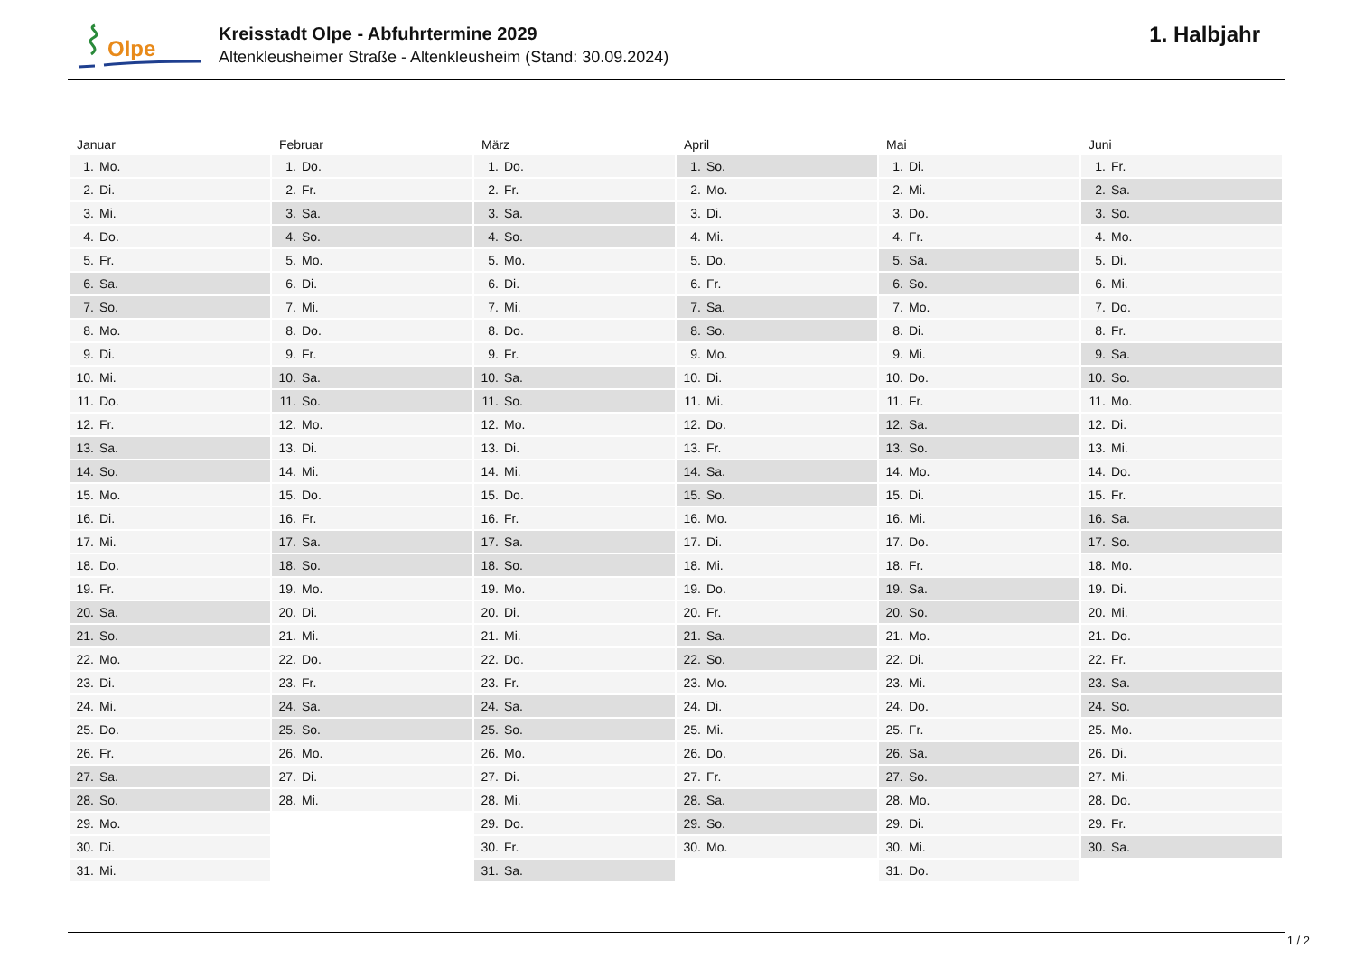Olpe
Kreisstadt Olpe - Abfuhrtermine 2029
Altenkleusheimer Straße - Altenkleusheim (Stand: 30.09.2024)
1. Halbjahr
Januar
| 1. | Mo. |
| 2. | Di. |
| 3. | Mi. |
| 4. | Do. |
| 5. | Fr. |
| 6. | Sa. |
| 7. | So. |
| 8. | Mo. |
| 9. | Di. |
| 10. | Mi. |
| 11. | Do. |
| 12. | Fr. |
| 13. | Sa. |
| 14. | So. |
| 15. | Mo. |
| 16. | Di. |
| 17. | Mi. |
| 18. | Do. |
| 19. | Fr. |
| 20. | Sa. |
| 21. | So. |
| 22. | Mo. |
| 23. | Di. |
| 24. | Mi. |
| 25. | Do. |
| 26. | Fr. |
| 27. | Sa. |
| 28. | So. |
| 29. | Mo. |
| 30. | Di. |
| 31. | Mi. |
Februar
| 1. | Do. |
| 2. | Fr. |
| 3. | Sa. |
| 4. | So. |
| 5. | Mo. |
| 6. | Di. |
| 7. | Mi. |
| 8. | Do. |
| 9. | Fr. |
| 10. | Sa. |
| 11. | So. |
| 12. | Mo. |
| 13. | Di. |
| 14. | Mi. |
| 15. | Do. |
| 16. | Fr. |
| 17. | Sa. |
| 18. | So. |
| 19. | Mo. |
| 20. | Di. |
| 21. | Mi. |
| 22. | Do. |
| 23. | Fr. |
| 24. | Sa. |
| 25. | So. |
| 26. | Mo. |
| 27. | Di. |
| 28. | Mi. |
März
| 1. | Do. |
| 2. | Fr. |
| 3. | Sa. |
| 4. | So. |
| 5. | Mo. |
| 6. | Di. |
| 7. | Mi. |
| 8. | Do. |
| 9. | Fr. |
| 10. | Sa. |
| 11. | So. |
| 12. | Mo. |
| 13. | Di. |
| 14. | Mi. |
| 15. | Do. |
| 16. | Fr. |
| 17. | Sa. |
| 18. | So. |
| 19. | Mo. |
| 20. | Di. |
| 21. | Mi. |
| 22. | Do. |
| 23. | Fr. |
| 24. | Sa. |
| 25. | So. |
| 26. | Mo. |
| 27. | Di. |
| 28. | Mi. |
| 29. | Do. |
| 30. | Fr. |
| 31. | Sa. |
April
| 1. | So. |
| 2. | Mo. |
| 3. | Di. |
| 4. | Mi. |
| 5. | Do. |
| 6. | Fr. |
| 7. | Sa. |
| 8. | So. |
| 9. | Mo. |
| 10. | Di. |
| 11. | Mi. |
| 12. | Do. |
| 13. | Fr. |
| 14. | Sa. |
| 15. | So. |
| 16. | Mo. |
| 17. | Di. |
| 18. | Mi. |
| 19. | Do. |
| 20. | Fr. |
| 21. | Sa. |
| 22. | So. |
| 23. | Mo. |
| 24. | Di. |
| 25. | Mi. |
| 26. | Do. |
| 27. | Fr. |
| 28. | Sa. |
| 29. | So. |
| 30. | Mo. |
Mai
| 1. | Di. |
| 2. | Mi. |
| 3. | Do. |
| 4. | Fr. |
| 5. | Sa. |
| 6. | So. |
| 7. | Mo. |
| 8. | Di. |
| 9. | Mi. |
| 10. | Do. |
| 11. | Fr. |
| 12. | Sa. |
| 13. | So. |
| 14. | Mo. |
| 15. | Di. |
| 16. | Mi. |
| 17. | Do. |
| 18. | Fr. |
| 19. | Sa. |
| 20. | So. |
| 21. | Mo. |
| 22. | Di. |
| 23. | Mi. |
| 24. | Do. |
| 25. | Fr. |
| 26. | Sa. |
| 27. | So. |
| 28. | Mo. |
| 29. | Di. |
| 30. | Mi. |
| 31. | Do. |
Juni
| 1. | Fr. |
| 2. | Sa. |
| 3. | So. |
| 4. | Mo. |
| 5. | Di. |
| 6. | Mi. |
| 7. | Do. |
| 8. | Fr. |
| 9. | Sa. |
| 10. | So. |
| 11. | Mo. |
| 12. | Di. |
| 13. | Mi. |
| 14. | Do. |
| 15. | Fr. |
| 16. | Sa. |
| 17. | So. |
| 18. | Mo. |
| 19. | Di. |
| 20. | Mi. |
| 21. | Do. |
| 22. | Fr. |
| 23. | Sa. |
| 24. | So. |
| 25. | Mo. |
| 26. | Di. |
| 27. | Mi. |
| 28. | Do. |
| 29. | Fr. |
| 30. | Sa. |
1 / 2